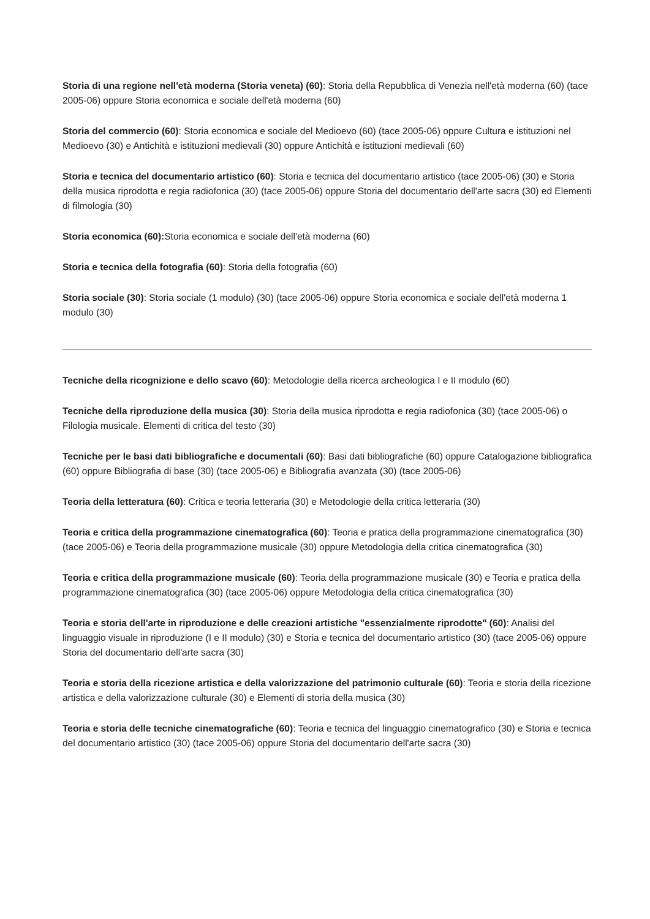Storia di una regione nell'età moderna (Storia veneta) (60): Storia della Repubblica di Venezia nell'età moderna (60) (tace 2005-06) oppure Storia economica e sociale dell'età moderna (60)
Storia del commercio (60): Storia economica e sociale del Medioevo (60) (tace 2005-06) oppure Cultura e istituzioni nel Medioevo (30) e Antichità e istituzioni medievali (30) oppure Antichità e istituzioni medievali (60)
Storia e tecnica del documentario artistico (60): Storia e tecnica del documentario artistico (tace 2005-06) (30) e Storia della musica riprodotta e regia radiofonica (30) (tace 2005-06) oppure Storia del documentario dell'arte sacra (30) ed Elementi di filmologia (30)
Storia economica (60): Storia economica e sociale dell'età moderna (60)
Storia e tecnica della fotografia (60): Storia della fotografia (60)
Storia sociale (30): Storia sociale (1 modulo) (30) (tace 2005-06) oppure Storia economica e sociale dell'età moderna 1 modulo (30)
Tecniche della ricognizione e dello scavo (60): Metodologie della ricerca archeologica I e II modulo (60)
Tecniche della riproduzione della musica (30): Storia della musica riprodotta e regia radiofonica (30) (tace 2005-06) o Filologia musicale. Elementi di critica del testo (30)
Tecniche per le basi dati bibliografiche e documentali (60): Basi dati bibliografiche (60) oppure Catalogazione bibliografica (60) oppure Bibliografia di base (30) (tace 2005-06) e Bibliografia avanzata (30) (tace 2005-06)
Teoria della letteratura (60): Critica e teoria letteraria (30) e Metodologie della critica letteraria (30)
Teoria e critica della programmazione cinematografica (60): Teoria e pratica della programmazione cinematografica (30) (tace 2005-06) e Teoria della programmazione musicale (30) oppure Metodologia della critica cinematografica (30)
Teoria e critica della programmazione musicale (60): Teoria della programmazione musicale (30) e Teoria e pratica della programmazione cinematografica (30) (tace 2005-06) oppure Metodologia della critica cinematografica (30)
Teoria e storia dell'arte in riproduzione e delle creazioni artistiche "essenzialmente riprodotte" (60): Analisi del linguaggio visuale in riproduzione (I e II modulo) (30) e Storia e tecnica del documentario artistico (30) (tace 2005-06) oppure Storia del documentario dell'arte sacra (30)
Teoria e storia della ricezione artistica e della valorizzazione del patrimonio culturale (60): Teoria e storia della ricezione artistica e della valorizzazione culturale (30) e Elementi di storia della musica (30)
Teoria e storia delle tecniche cinematografiche (60): Teoria e tecnica del linguaggio cinematografico (30) e Storia e tecnica del documentario artistico (30) (tace 2005-06) oppure Storia del documentario dell'arte sacra (30)